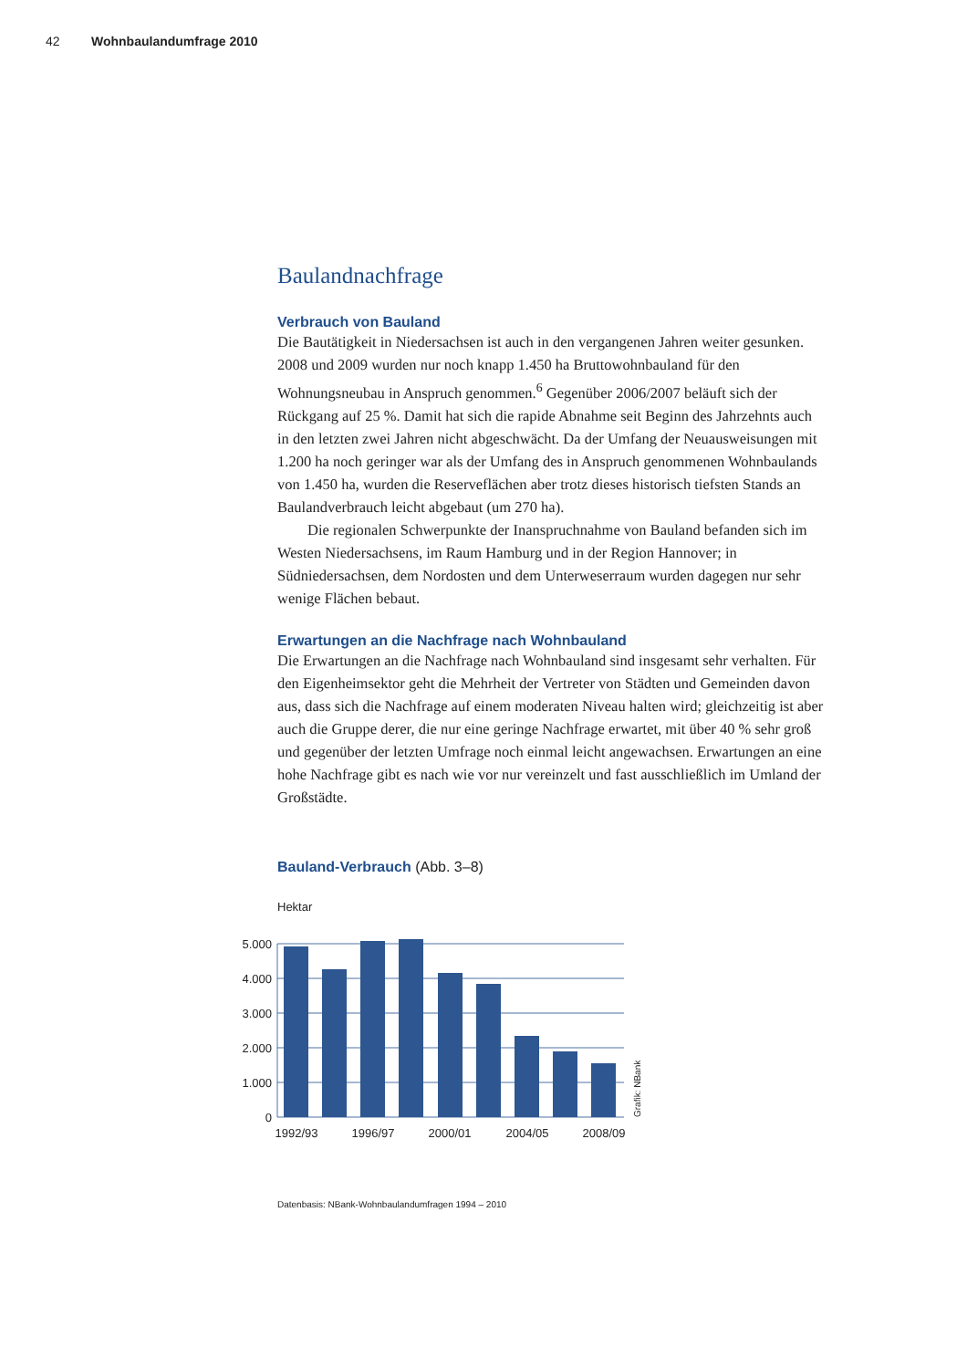42 Wohnbaulandumfrage 2010
Baulandnachfrage
Verbrauch von Bauland
Die Bautätigkeit in Niedersachsen ist auch in den vergangenen Jahren weiter gesunken. 2008 und 2009 wurden nur noch knapp 1.450 ha Bruttowohnbauland für den Wohnungsneubau in Anspruch genommen.<sup>6</sup> Gegenüber 2006/2007 beläuft sich der Rückgang auf 25 %. Damit hat sich die rapide Abnahme seit Beginn des Jahrzehnts auch in den letzten zwei Jahren nicht abgeschwächt. Da der Umfang der Neuausweisungen mit 1.200 ha noch geringer war als der Umfang des in Anspruch genommenen Wohnbaulands von 1.450 ha, wurden die Reserveflächen aber trotz dieses historisch tiefsten Stands an Baulandverbrauch leicht abgebaut (um 270 ha).
Die regionalen Schwerpunkte der Inanspruchnahme von Bauland befanden sich im Westen Niedersachsens, im Raum Hamburg und in der Region Hannover; in Südniedersachsen, dem Nordosten und dem Unterweserraum wurden dagegen nur sehr wenige Flächen bebaut.
Erwartungen an die Nachfrage nach Wohnbauland
Die Erwartungen an die Nachfrage nach Wohnbauland sind insgesamt sehr verhalten. Für den Eigenheimsektor geht die Mehrheit der Vertreter von Städten und Gemeinden davon aus, dass sich die Nachfrage auf einem moderaten Niveau halten wird; gleichzeitig ist aber auch die Gruppe derer, die nur eine geringe Nachfrage erwartet, mit über 40 % sehr groß und gegenüber der letzten Umfrage noch einmal leicht angewachsen. Erwartungen an eine hohe Nachfrage gibt es nach wie vor nur vereinzelt und fast ausschließlich im Umland der Großstädte.
Bauland-Verbrauch (Abb. 3–8)
Hektar
5.000
4.000
3.000
2.000
1.000
0
1992/93
1996/97
2000/01
2004/05
2008/09
Grafik: NBank
Datenbasis: NBank-Wohnbaulandumfragen 1994 – 2010